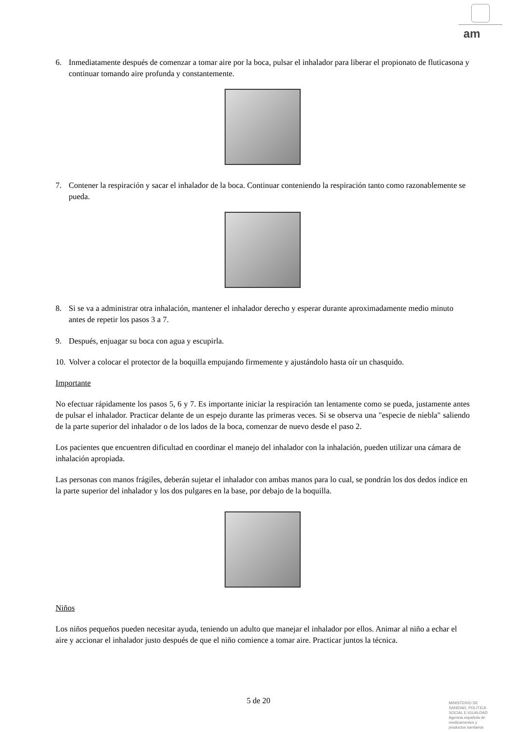am
6. Inmediatamente después de comenzar a tomar aire por la boca, pulsar el inhalador para liberar el propionato de fluticasona y continuar tomando aire profunda y constantemente.
7. Contener la respiración y sacar el inhalador de la boca. Continuar conteniendo la respiración tanto como razonablemente se pueda.
8. Si se va a administrar otra inhalación, mantener el inhalador derecho y esperar durante aproximadamente medio minuto antes de repetir los pasos 3 a 7.
9. Después, enjuagar su boca con agua y escupirla.
10. Volver a colocar el protector de la boquilla empujando firmemente y ajustándolo hasta oír un chasquido.
Importante
No efectuar rápidamente los pasos 5, 6 y 7. Es importante iniciar la respiración tan lentamente como se pueda, justamente antes de pulsar el inhalador. Practicar delante de un espejo durante las primeras veces. Si se observa una "especie de niebla" saliendo de la parte superior del inhalador o de los lados de la boca, comenzar de nuevo desde el paso 2.
Los pacientes que encuentren dificultad en coordinar el manejo del inhalador con la inhalación, pueden utilizar una cámara de inhalación apropiada.
Las personas con manos frágiles, deberán sujetar el inhalador con ambas manos para lo cual, se pondrán los dos dedos índice en la parte superior del inhalador y los dos pulgares en la base, por debajo de la boquilla.
Niños
Los niños pequeños pueden necesitar ayuda, teniendo un adulto que manejar el inhalador por ellos. Animar al niño a echar el aire y accionar el inhalador justo después de que el niño comience a tomar aire. Practicar juntos la técnica.
5 de 20
MINISTERIO DE
SANIDAD, POLITICA
SOCIAL E IGUALDAD
Agencia española de
medicamentos y
productos sanitarios